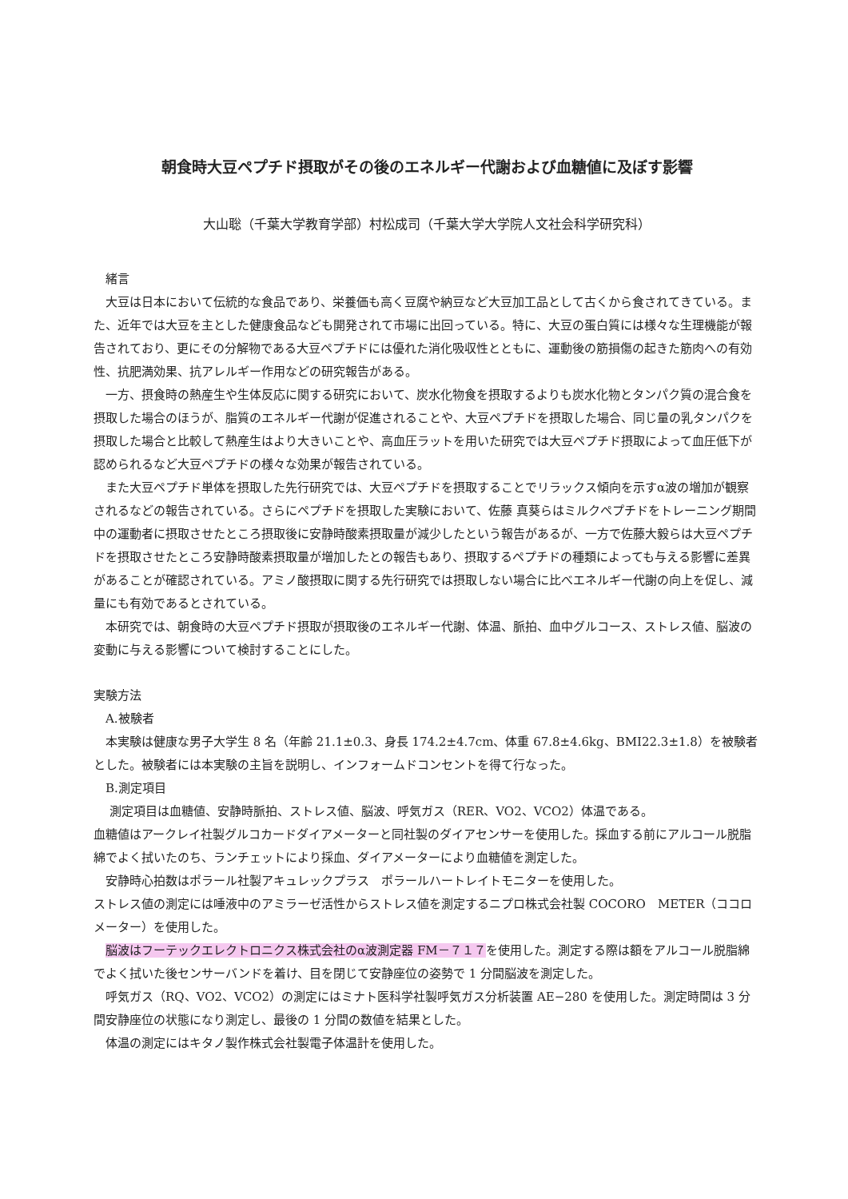朝食時大豆ペプチド摂取がその後のエネルギー代謝および血糖値に及ぼす影響
大山聡（千葉大学教育学部）村松成司（千葉大学大学院人文社会科学研究科）
緒言
大豆は日本において伝統的な食品であり、栄養価も高く豆腐や納豆など大豆加工品として古くから食されてきている。また、近年では大豆を主とした健康食品なども開発されて市場に出回っている。特に、大豆の蛋白質には様々な生理機能が報告されており、更にその分解物である大豆ペプチドには優れた消化吸収性とともに、運動後の筋損傷の起きた筋肉への有効性、抗肥満効果、抗アレルギー作用などの研究報告がある。
一方、摂食時の熱産生や生体反応に関する研究において、炭水化物食を摂取するよりも炭水化物とタンパク質の混合食を摂取した場合のほうが、脂質のエネルギー代謝が促進されることや、大豆ペプチドを摂取した場合、同じ量の乳タンパクを摂取した場合と比較して熱産生はより大きいことや、高血圧ラットを用いた研究では大豆ペプチド摂取によって血圧低下が認められるなど大豆ペプチドの様々な効果が報告されている。
また大豆ペプチド単体を摂取した先行研究では、大豆ペプチドを摂取することでリラックス傾向を示すα波の増加が観察されるなどの報告されている。さらにペプチドを摂取した実験において、佐藤 真葵らはミルクペプチドをトレーニング期間中の運動者に摂取させたところ摂取後に安静時酸素摂取量が減少したという報告があるが、一方で佐藤大毅らは大豆ペプチドを摂取させたところ安静時酸素摂取量が増加したとの報告もあり、摂取するペプチドの種類によっても与える影響に差異があることが確認されている。アミノ酸摂取に関する先行研究では摂取しない場合に比べエネルギー代謝の向上を促し、減量にも有効であるとされている。
本研究では、朝食時の大豆ペプチド摂取が摂取後のエネルギー代謝、体温、脈拍、血中グルコース、ストレス値、脳波の変動に与える影響について検討することにした。
実験方法
A.被験者
本実験は健康な男子大学生 8 名（年齢 21.1±0.3、身長 174.2±4.7cm、体重 67.8±4.6kg、BMI22.3±1.8）を被験者とした。被験者には本実験の主旨を説明し、インフォームドコンセントを得て行なった。
B.測定項目
測定項目は血糖値、安静時脈拍、ストレス値、脳波、呼気ガス（RER、VO2、VCO2）体温である。
血糖値はアークレイ社製グルコカードダイアメーターと同社製のダイアセンサーを使用した。採血する前にアルコール脱脂綿でよく拭いたのち、ランチェットにより採血、ダイアメーターにより血糖値を測定した。
安静時心拍数はポラール社製アキュレックプラス　ポラールハートレイトモニターを使用した。
ストレス値の測定には唾液中のアミラーゼ活性からストレス値を測定するニプロ株式会社製 COCORO　METER（ココロメーター）を使用した。
脳波はフーテックエレクトロニクス株式会社のα波測定器 FM－７１７を使用した。測定する際は額をアルコール脱脂綿でよく拭いた後センサーバンドを着け、目を閉じて安静座位の姿勢で 1 分間脳波を測定した。
呼気ガス（RQ、VO2、VCO2）の測定にはミナト医科学社製呼気ガス分析装置 AE−280 を使用した。測定時間は 3 分間安静座位の状態になり測定し、最後の 1 分間の数値を結果とした。
体温の測定にはキタノ製作株式会社製電子体温計を使用した。